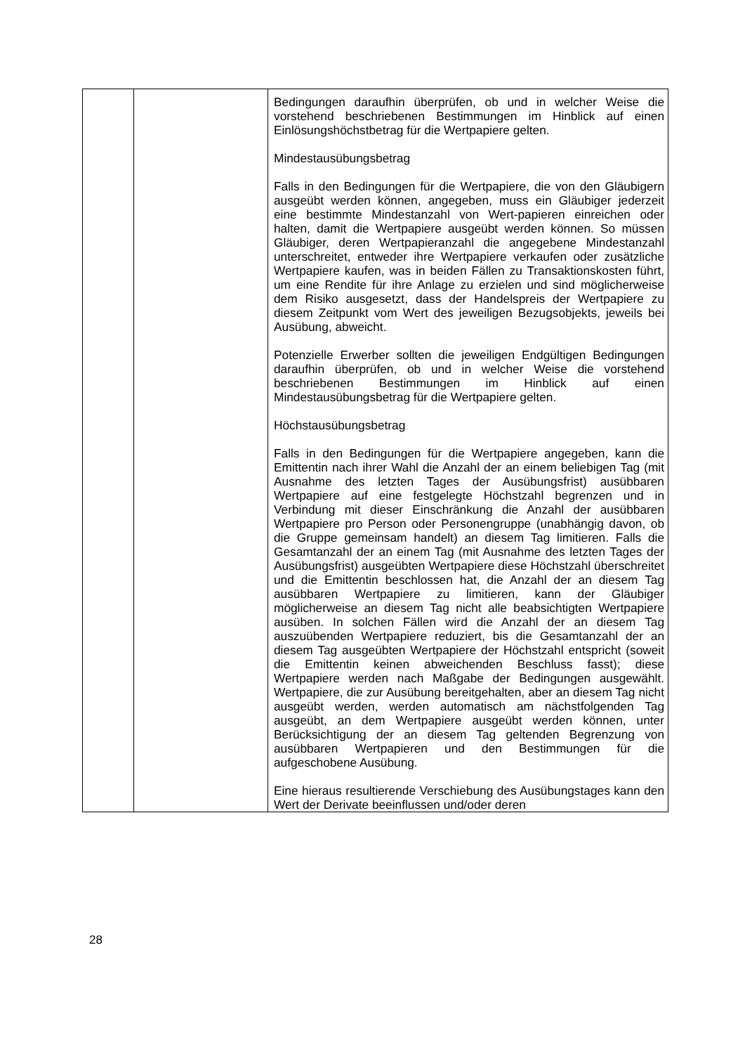| | | Bedingungen daraufhin überprüfen, ob und in welcher Weise die vorstehend beschriebenen Bestimmungen im Hinblick auf einen Einlösungshöchstbetrag für die Wertpapiere gelten. Mindestausübungsbetrag Falls in den Bedingungen für die Wertpapiere, die von den Gläubigern ausgeübt werden können, angegeben, muss ein Gläubiger jederzeit eine bestimmte Mindestanzahl von Wert-papieren einreichen oder halten, damit die Wertpapiere ausgeübt werden können. So müssen Gläubiger, deren Wertpapieranzahl die angegebene Mindestanzahl unterschreitet, entweder ihre Wertpapiere verkaufen oder zusätzliche Wertpapiere kaufen, was in beiden Fällen zu Transaktionskosten führt, um eine Rendite für ihre Anlage zu erzielen und sind möglicherweise dem Risiko ausgesetzt, dass der Handelspreis der Wertpapiere zu diesem Zeitpunkt vom Wert des jeweiligen Bezugsobjekts, jeweils bei Ausübung, abweicht. Potenzielle Erwerber sollten die jeweiligen Endgültigen Bedingungen daraufhin überprüfen, ob und in welcher Weise die vorstehend beschriebenen Bestimmungen im Hinblick auf einen Mindestausübungsbetrag für die Wertpapiere gelten. Höchstausübungsbetrag Falls in den Bedingungen für die Wertpapiere angegeben, kann die Emittentin nach ihrer Wahl die Anzahl der an einem beliebigen Tag (mit Ausnahme des letzten Tages der Ausübungsfrist) ausübbaren Wertpapiere auf eine festgelegte Höchstzahl begrenzen und in Verbindung mit dieser Einschränkung die Anzahl der ausübbaren Wertpapiere pro Person oder Personengruppe (unabhängig davon, ob die Gruppe gemeinsam handelt) an diesem Tag limitieren. Falls die Gesamtanzahl der an einem Tag (mit Ausnahme des letzten Tages der Ausübungsfrist) ausgeübten Wertpapiere diese Höchstzahl überschreitet und die Emittentin beschlossen hat, die Anzahl der an diesem Tag ausübbaren Wertpapiere zu limitieren, kann der Gläubiger möglicherweise an diesem Tag nicht alle beabsichtigten Wertpapiere ausüben. In solchen Fällen wird die Anzahl der an diesem Tag auszuübenden Wertpapiere reduziert, bis die Gesamtanzahl der an diesem Tag ausgeübten Wertpapiere der Höchstzahl entspricht (soweit die Emittentin keinen abweichenden Beschluss fasst); diese Wertpapiere werden nach Maßgabe der Bedingungen ausgewählt. Wertpapiere, die zur Ausübung bereitgehalten, aber an diesem Tag nicht ausgeübt werden, werden automatisch am nächstfolgenden Tag ausgeübt, an dem Wertpapiere ausgeübt werden können, unter Berücksichtigung der an diesem Tag geltenden Begrenzung von ausübbaren Wertpapieren und den Bestimmungen für die aufgeschobene Ausübung. Eine hieraus resultierende Verschiebung des Ausübungstages kann den Wert der Derivate beeinflussen und/oder deren |
28